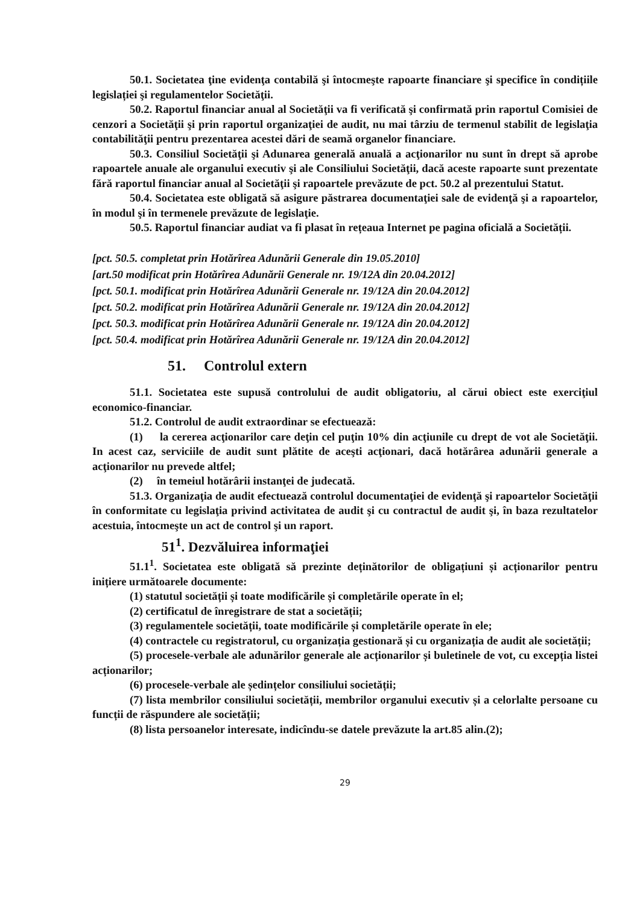50.1. Societatea ţine evidenţa contabilă şi întocmeşte rapoarte financiare şi specifice în condițiile legislației şi regulamentelor Societăţii.
50.2. Raportul financiar anual al Societăţii va fi verificată şi confirmată prin raportul Comisiei de cenzori a Societăţii şi prin raportul organizaţiei de audit, nu mai târziu de termenul stabilit de legislaţia contabilităţii pentru prezentarea acestei dări de seamă organelor financiare.
50.3. Consiliul Societăţii şi Adunarea generală anuală a acţionarilor nu sunt în drept să aprobe rapoartele anuale ale organului executiv şi ale Consiliului Societăţii, dacă aceste rapoarte sunt prezentate fără raportul financiar anual al Societăţii şi rapoartele prevăzute de pct. 50.2 al prezentului Statut.
50.4. Societatea este obligată să asigure păstrarea documentaţiei sale de evidenţă şi a rapoartelor, în modul şi în termenele prevăzute de legislaţie.
50.5. Raportul financiar audiat va fi plasat în rețeaua Internet pe pagina oficială a Societății.
[pct. 50.5. completat prin Hotărîrea Adunării Generale din 19.05.2010]
[art.50 modificat prin Hotărîrea Adunării Generale nr. 19/12A din 20.04.2012]
[pct. 50.1. modificat prin Hotărîrea Adunării Generale nr. 19/12A din 20.04.2012]
[pct. 50.2. modificat prin Hotărîrea Adunării Generale nr. 19/12A din 20.04.2012]
[pct. 50.3. modificat prin Hotărîrea Adunării Generale nr. 19/12A din 20.04.2012]
[pct. 50.4. modificat prin Hotărîrea Adunării Generale nr. 19/12A din 20.04.2012]
51. Controlul extern
51.1. Societatea este supusă controlului de audit obligatoriu, al cărui obiect este exerciţiul economico-financiar.
51.2. Controlul de audit extraordinar se efectuează:
(1) la cererea acţionarilor care deţin cel puţin 10% din acţiunile cu drept de vot ale Societăţii. In acest caz, serviciile de audit sunt plătite de aceşti acţionari, dacă hotărârea adunării generale a acţionarilor nu prevede altfel;
(2) în temeiul hotărârii instanţei de judecată.
51.3. Organizaţia de audit efectuează controlul documentaţiei de evidenţă şi rapoartelor Societăţii în conformitate cu legislaţia privind activitatea de audit şi cu contractul de audit şi, în baza rezultatelor acestuia, întocmeşte un act de control şi un raport.
51<sup>1</sup>. Dezvăluirea informaţiei
51.1<sup>1</sup>. Societatea este obligată să prezinte deținătorilor de obligațiuni și acționarilor pentru inițiere următoarele documente:
(1) statutul societății și toate modificările și completările operate în el;
(2) certificatul de înregistrare de stat a societății;
(3) regulamentele societății, toate modificările și completările operate în ele;
(4) contractele cu registratorul, cu organizația gestionară și cu organizația de audit ale societății;
(5) procesele-verbale ale adunărilor generale ale acționarilor și buletinele de vot, cu excepția listei acționarilor;
(6) procesele-verbale ale ședințelor consiliului societății;
(7) lista membrilor consiliului societății, membrilor organului executiv și a celorlalte persoane cu funcții de răspundere ale societății;
(8) lista persoanelor interesate, indicîndu-se datele prevăzute la art.85 alin.(2);
29